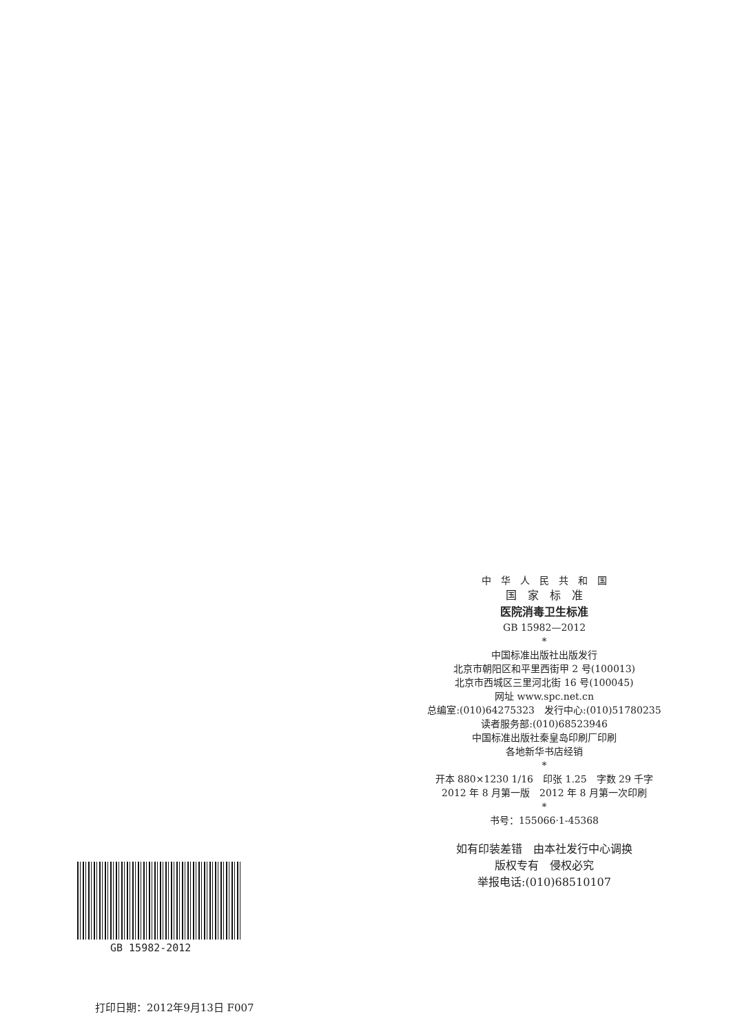中　华　人　民　共　和　国
国　家　标　准
医院消毒卫生标准
GB 15982—2012
*
中国标准出版社出版发行
北京市朝阳区和平里西街甲 2 号(100013)
北京市西城区三里河北街 16 号(100045)
网址 www.spc.net.cn
总编室:(010)64275323　发行中心:(010)51780235
读者服务部:(010)68523946
中国标准出版社秦皇岛印刷厂印刷
各地新华书店经销
*
开本 880×1230 1/16　印张 1.25　字数 29 千字
2012 年 8 月第一版　2012 年 8 月第一次印刷
*
书号：155066·1-45368
如有印装差错　由本社发行中心调换
版权专有　侵权必究
举报电话:(010)68510107
GB 15982-2012
打印日期：2012年9月13日 F007